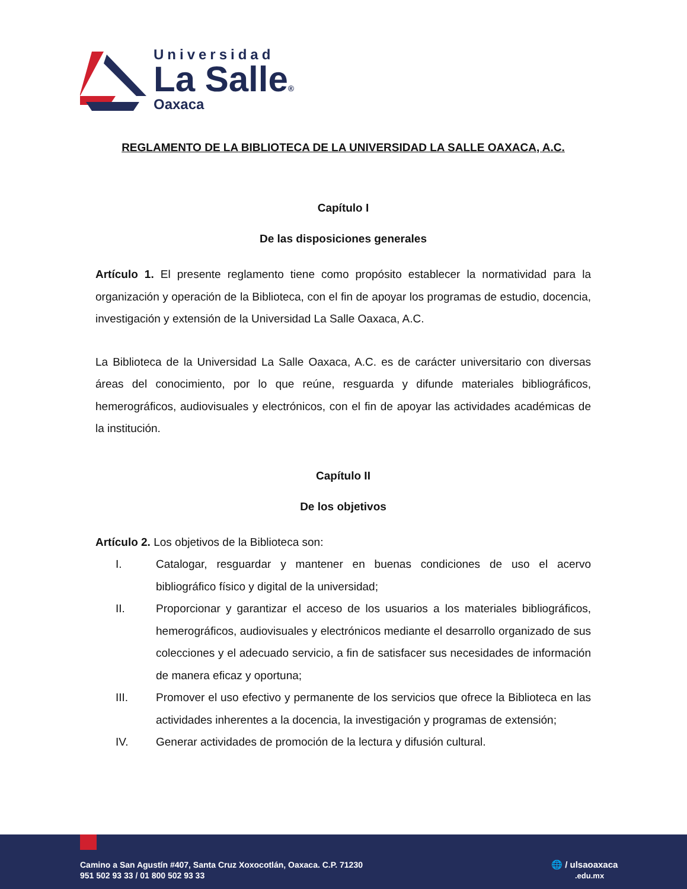Universidad
La Salle®
Oaxaca
REGLAMENTO DE LA BIBLIOTECA DE LA UNIVERSIDAD LA SALLE OAXACA, A.C.
Capítulo I
De las disposiciones generales
Artículo 1. El presente reglamento tiene como propósito establecer la normatividad para la organización y operación de la Biblioteca, con el fin de apoyar los programas de estudio, docencia, investigación y extensión de la Universidad La Salle Oaxaca, A.C.
La Biblioteca de la Universidad La Salle Oaxaca, A.C. es de carácter universitario con diversas áreas del conocimiento, por lo que reúne, resguarda y difunde materiales bibliográficos, hemerográficos, audiovisuales y electrónicos, con el fin de apoyar las actividades académicas de la institución.
Capítulo II
De los objetivos
Artículo 2. Los objetivos de la Biblioteca son:
I. Catalogar, resguardar y mantener en buenas condiciones de uso el acervo bibliográfico físico y digital de la universidad;
II. Proporcionar y garantizar el acceso de los usuarios a los materiales bibliográficos, hemerográficos, audiovisuales y electrónicos mediante el desarrollo organizado de sus colecciones y el adecuado servicio, a fin de satisfacer sus necesidades de información de manera eficaz y oportuna;
III. Promover el uso efectivo y permanente de los servicios que ofrece la Biblioteca en las actividades inherentes a la docencia, la investigación y programas de extensión;
IV. Generar actividades de promoción de la lectura y difusión cultural.
Camino a San Agustín #407, Santa Cruz Xoxocotlán, Oaxaca. C.P. 71230
951 502 93 33 / 01 800 502 93 33
🌐 / ulsaoaxaca
.edu.mx